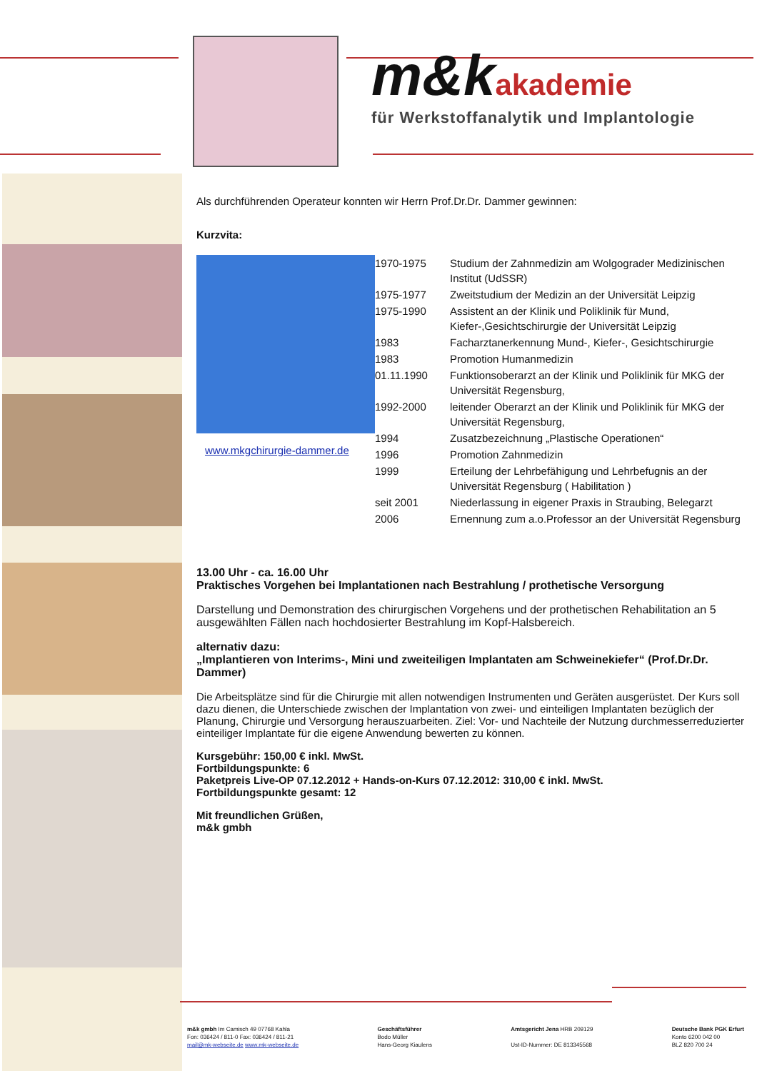m&k akademie
für Werkstoffanalytik und Implantologie
Als durchführenden Operateur konnten wir Herrn Prof.Dr.Dr. Dammer gewinnen:
Kurzvita:
www.mkgchirurgie-dammer.de
| 1970-1975 | Studium der Zahnmedizin am Wolgograder Medizinischen Institut (UdSSR) |
| 1975-1977 | Zweitstudium der Medizin an der Universität Leipzig |
| 1975-1990 | Assistent an der Klinik und Poliklinik für Mund, Kiefer-,Gesichtschirurgie der Universität Leipzig |
| 1983 | Facharztanerkennung Mund-, Kiefer-, Gesichtschirurgie |
| 1983 | Promotion Humanmedizin |
| 01.11.1990 | Funktionsoberarzt an der Klinik und Poliklinik für MKG der Universität Regensburg, |
| 1992-2000 | leitender Oberarzt an der Klinik und Poliklinik für MKG der Universität Regensburg, |
| 1994 | Zusatzbezeichnung „Plastische Operationen“ |
| 1996 | Promotion Zahnmedizin |
| 1999 | Erteilung der Lehrbefähigung und Lehrbefugnis an der Universität Regensburg ( Habilitation ) |
| seit 2001 | Niederlassung in eigener Praxis in Straubing, Belegarzt |
| 2006 | Ernennung zum a.o.Professor an der Universität Regensburg |
13.00 Uhr - ca. 16.00 Uhr
Praktisches Vorgehen bei Implantationen nach Bestrahlung / prothetische Versorgung
Darstellung und Demonstration des chirurgischen Vorgehens und der prothetischen Rehabilitation an 5 ausgewählten Fällen nach hochdosierter Bestrahlung im Kopf-Halsbereich.
alternativ dazu:
„Implantieren von Interims-, Mini und zweiteiligen Implantaten am Schweinekiefer“ (Prof.Dr.Dr. Dammer)
Die Arbeitsplätze sind für die Chirurgie mit allen notwendigen Instrumenten und Geräten ausgerüstet. Der Kurs soll dazu dienen, die Unterschiede zwischen der Implantation von zwei- und einteiligen Implantaten bezüglich der Planung, Chirurgie und Versorgung herauszuarbeiten. Ziel: Vor- und Nachteile der Nutzung durchmesserreduzierter einteiliger Implantate für die eigene Anwendung bewerten zu können.
Kursgebühr: 150,00 € inkl. MwSt.
Fortbildungspunkte: 6
Paketpreis Live-OP 07.12.2012 + Hands-on-Kurs 07.12.2012: 310,00 € inkl. MwSt.
Fortbildungspunkte gesamt: 12
Mit freundlichen Grüßen,
m&k gmbh
m&k gmbh Im Camisch 49 07768 Kahla
Fon: 036424 / 811-0 Fax: 036424 / 811-21
mail@mk-webseite.de www.mk-webseite.de
Geschäftsführer
Bodo Müller
Hans-Georg Kiaulens
Amtsgericht Jena HRB 209129
Ust-ID-Nummer: DE 813345568
Deutsche Bank PGK Erfurt
Konto 6200 042 00
BLZ 820 700 24